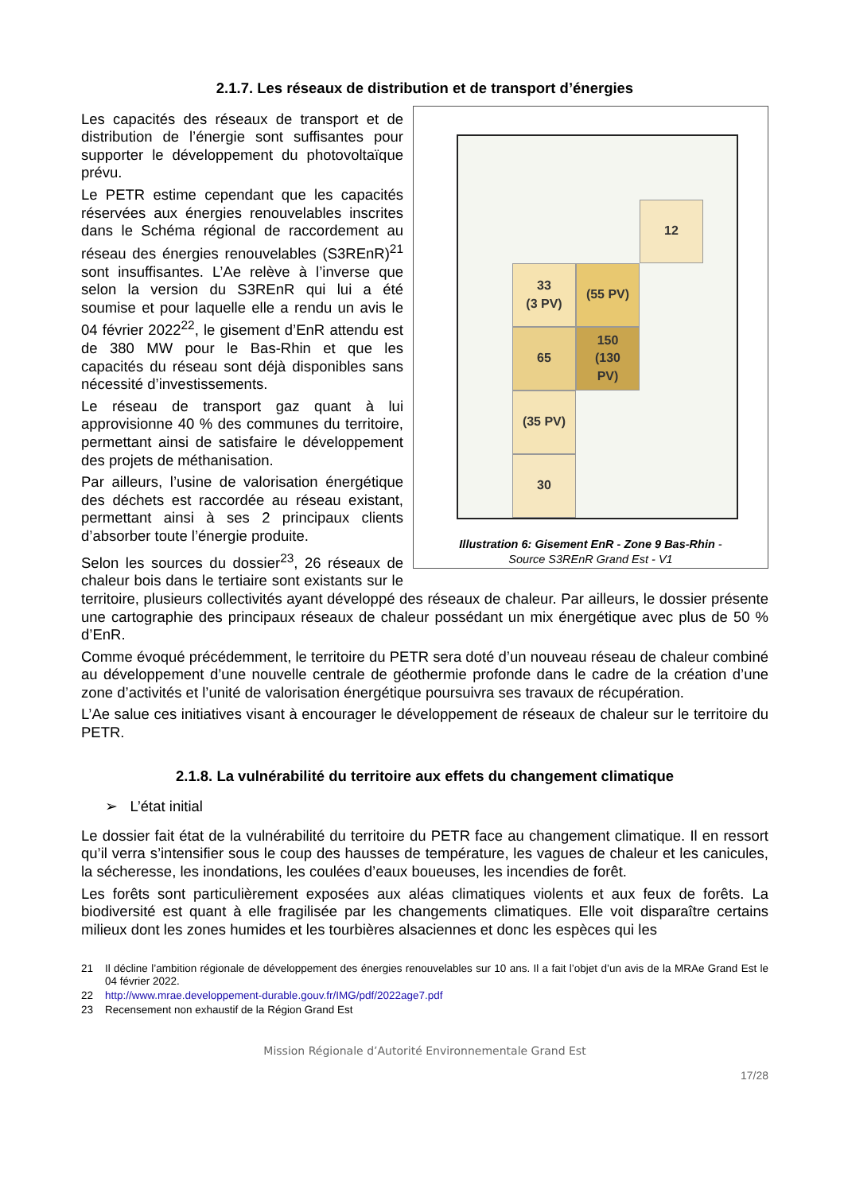2.1.7. Les réseaux de distribution et de transport d’énergies
12
33
(3 PV)
(55 PV)
65
150
(130
PV)
(35 PV)
30
Illustration 6: Gisement EnR - Zone 9 Bas-Rhin - Source S3REnR Grand Est - V1
Les capacités des réseaux de transport et de distribution de l’énergie sont suffisantes pour supporter le développement du photovoltaïque prévu.
Le PETR estime cependant que les capacités réservées aux énergies renouvelables inscrites dans le Schéma régional de raccordement au réseau des énergies renouvelables (S3REnR)<sup>21</sup> sont insuffisantes. L’Ae relève à l’inverse que selon la version du S3REnR qui lui a été soumise et pour laquelle elle a rendu un avis le 04 février 2022<sup>22</sup>, le gisement d’EnR attendu est de 380 MW pour le Bas-Rhin et que les capacités du réseau sont déjà disponibles sans nécessité d’investissements.
Le réseau de transport gaz quant à lui approvisionne 40 % des communes du territoire, permettant ainsi de satisfaire le développement des projets de méthanisation.
Par ailleurs, l’usine de valorisation énergétique des déchets est raccordée au réseau existant, permettant ainsi à ses 2 principaux clients d’absorber toute l’énergie produite.
Selon les sources du dossier<sup>23</sup>, 26 réseaux de chaleur bois dans le tertiaire sont existants sur le territoire, plusieurs collectivités ayant développé des réseaux de chaleur. Par ailleurs, le dossier présente une cartographie des principaux réseaux de chaleur possédant un mix énergétique avec plus de 50 % d’EnR.
Comme évoqué précédemment, le territoire du PETR sera doté d’un nouveau réseau de chaleur combiné au développement d’une nouvelle centrale de géothermie profonde dans le cadre de la création d’une zone d’activités et l’unité de valorisation énergétique poursuivra ses travaux de récupération.
L’Ae salue ces initiatives visant à encourager le développement de réseaux de chaleur sur le territoire du PETR.
2.1.8. La vulnérabilité du territoire aux effets du changement climatique
➢ L’état initial
Le dossier fait état de la vulnérabilité du territoire du PETR face au changement climatique. Il en ressort qu’il verra s’intensifier sous le coup des hausses de température, les vagues de chaleur et les canicules, la sécheresse, les inondations, les coulées d’eaux boueuses, les incendies de forêt.
Les forêts sont particulièrement exposées aux aléas climatiques violents et aux feux de forêts. La biodiversité est quant à elle fragilisée par les changements climatiques. Elle voit disparaître certains milieux dont les zones humides et les tourbières alsaciennes et donc les espèces qui les
21 Il décline l’ambition régionale de développement des énergies renouvelables sur 10 ans. Il a fait l’objet d’un avis de la MRAe Grand Est le 04 février 2022.
22 http://www.mrae.developpement-durable.gouv.fr/IMG/pdf/2022age7.pdf
23 Recensement non exhaustif de la Région Grand Est
Mission Régionale d’Autorité Environnementale Grand Est
17/28